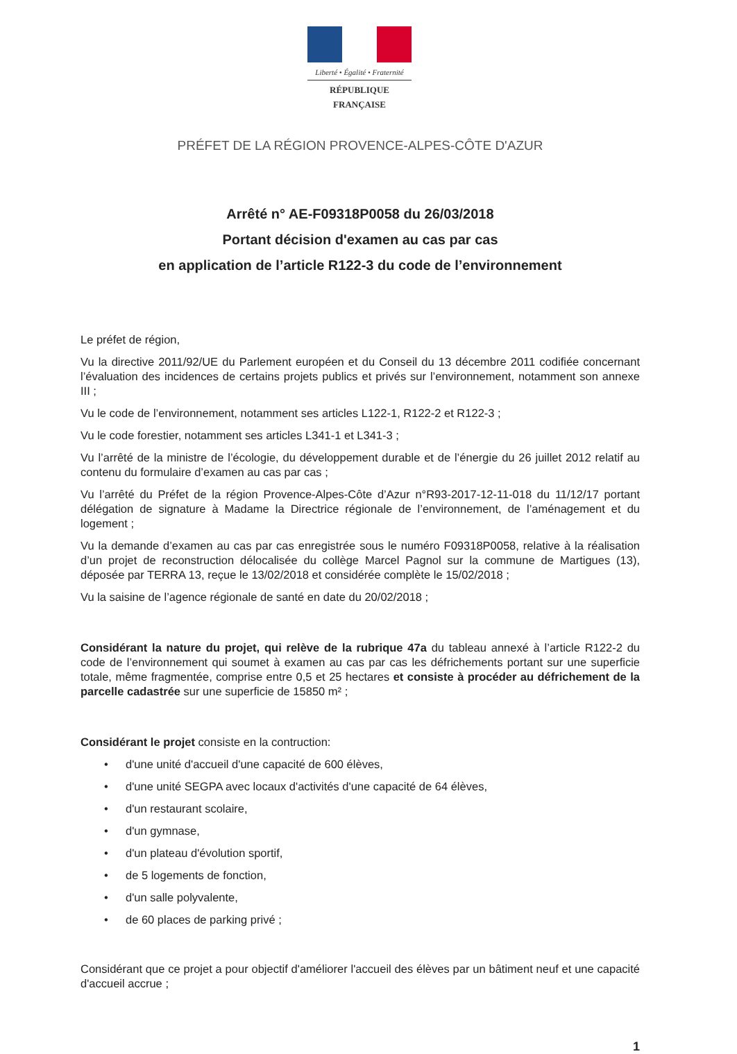Liberté • Égalité • Fraternité
RÉPUBLIQUE FRANÇAISE
PRÉFET DE LA RÉGION PROVENCE-ALPES-CÔTE D'AZUR
Arrêté n° AE-F09318P0058 du 26/03/2018
Portant décision d'examen au cas par cas
en application de l’article R122-3 du code de l’environnement
Le préfet de région,
Vu la directive 2011/92/UE du Parlement européen et du Conseil du 13 décembre 2011 codifiée concernant l’évaluation des incidences de certains projets publics et privés sur l’environnement, notamment son annexe III ;
Vu le code de l’environnement, notamment ses articles L122-1, R122-2 et R122-3 ;
Vu le code forestier, notamment ses articles L341-1 et L341-3 ;
Vu l’arrêté de la ministre de l’écologie, du développement durable et de l’énergie du 26 juillet 2012 relatif au contenu du formulaire d’examen au cas par cas ;
Vu l’arrêté du Préfet de la région Provence-Alpes-Côte d’Azur n°R93-2017-12-11-018 du 11/12/17 portant délégation de signature à Madame la Directrice régionale de l’environnement, de l’aménagement et du logement ;
Vu la demande d’examen au cas par cas enregistrée sous le numéro F09318P0058, relative à la réalisation d’un projet de reconstruction délocalisée du collège Marcel Pagnol sur la commune de Martigues (13), déposée par TERRA 13, reçue le 13/02/2018 et considérée complète le 15/02/2018 ;
Vu la saisine de l’agence régionale de santé en date du 20/02/2018 ;
Considérant la nature du projet, qui relève de la rubrique 47a du tableau annexé à l’article R122-2 du code de l’environnement qui soumet à examen au cas par cas les défrichements portant sur une superficie totale, même fragmentée, comprise entre 0,5 et 25 hectares et consiste à procéder au défrichement de la parcelle cadastrée sur une superficie de 15850 m² ;
Considérant le projet consiste en la contruction:
• d'une unité d'accueil d'une capacité de 600 élèves,
• d'une unité SEGPA avec locaux d'activités d'une capacité de 64 élèves,
• d'un restaurant scolaire,
• d'un gymnase,
• d'un plateau d'évolution sportif,
• de 5 logements de fonction,
• d'un salle polyvalente,
• de 60 places de parking privé ;
Considérant que ce projet a pour objectif d'améliorer l'accueil des élèves par un bâtiment neuf et une capacité d'accueil accrue ;
1